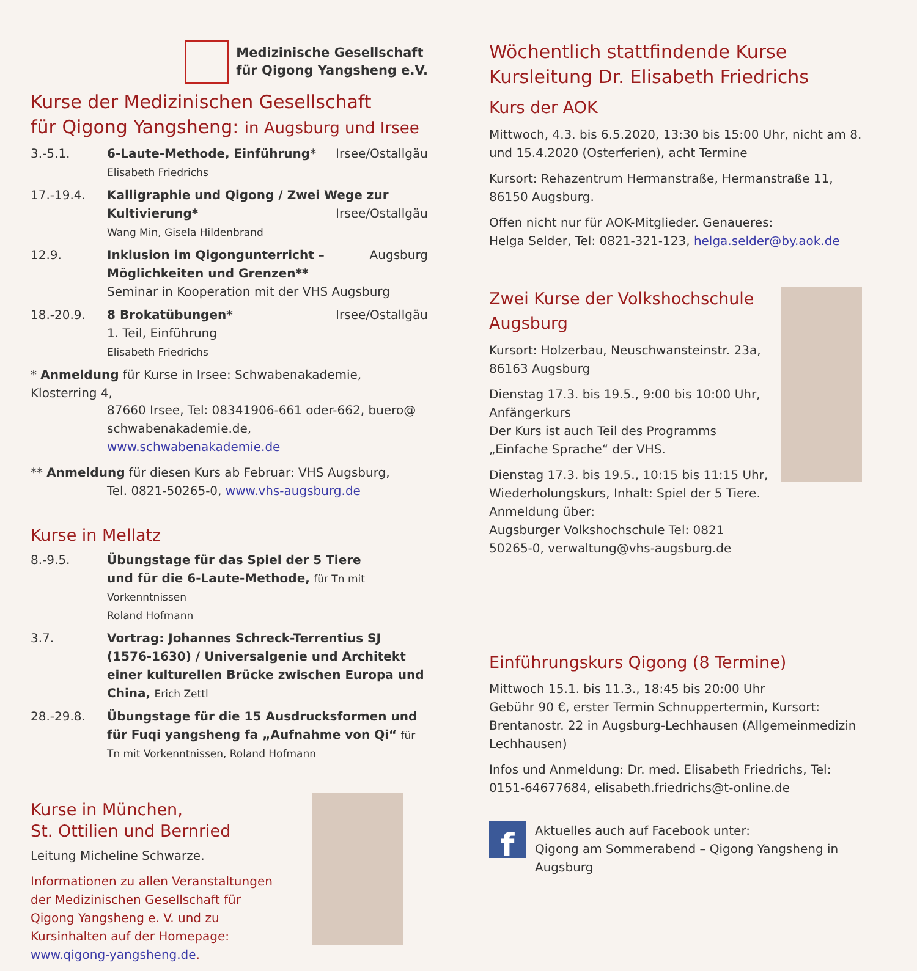Medizinische Gesellschaft
für Qigong Yangsheng e.V.
Kurse der Medizinischen Gesellschaft
für Qigong Yangsheng: in Augsburg und Irsee
3.-5.1. Irsee/Ostallgäu 6-Laute-Methode, Einführung*
Elisabeth Friedrichs
17.-19.4. Kalligraphie und Qigong / Zwei Wege zur
Irsee/Ostallgäu Kultivierung*
Wang Min, Gisela Hildenbrand
12.9. Augsburg Inklusion im Qigongunterricht –
Möglichkeiten und Grenzen**
Seminar in Kooperation mit der VHS Augsburg
18.-20.9. Irsee/Ostallgäu 8 Brokatübungen*
1. Teil, Einführung
Elisabeth Friedrichs
* Anmeldung für Kurse in Irsee: Schwabenakademie, Klosterring 4,
87660 Irsee, Tel: 08341906-661 oder-662, buero@ schwabenakademie.de, www.schwabenakademie.de
** Anmeldung für diesen Kurs ab Februar: VHS Augsburg,
Tel. 0821-50265-0, www.vhs-augsburg.de
Kurse in Mellatz
8.-9.5. Übungstage für das Spiel der 5 Tiere
und für die 6-Laute-Methode, für Tn mit Vorkenntnissen
Roland Hofmann
3.7. Vortrag: Johannes Schreck-Terrentius SJ (1576-1630) / Universalgenie und Architekt einer kulturellen Brücke zwischen Europa und China, Erich Zettl
28.-29.8. Übungstage für die 15 Ausdrucksformen und für Fuqi yangsheng fa „Aufnahme von Qi“ für Tn mit Vorkenntnissen, Roland Hofmann
Kurse in München,
St. Ottilien und Bernried
Leitung Micheline Schwarze.
Informationen zu allen Veranstaltungen der Medizinischen Gesellschaft für Qigong Yangsheng e. V. und zu Kursinhalten auf der Homepage: www.qigong-yangsheng.de.
Wöchentlich stattfindende Kurse
Kursleitung Dr. Elisabeth Friedrichs
Kurs der AOK
Mittwoch, 4.3. bis 6.5.2020, 13:30 bis 15:00 Uhr, nicht am 8. und 15.4.2020 (Osterferien), acht Termine
Kursort: Rehazentrum Hermanstraße, Hermanstraße 11, 86150 Augsburg.
Offen nicht nur für AOK-Mitglieder. Genaueres:
Helga Selder, Tel: 0821-321-123, helga.selder@by.aok.de
Zwei Kurse der Volkshochschule Augsburg
Kursort: Holzerbau, Neuschwansteinstr. 23a, 86163 Augsburg
Dienstag 17.3. bis 19.5., 9:00 bis 10:00 Uhr, Anfängerkurs
Der Kurs ist auch Teil des Programms „Einfache Sprache“ der VHS.
Dienstag 17.3. bis 19.5., 10:15 bis 11:15 Uhr, Wiederholungskurs, Inhalt: Spiel der 5 Tiere.
Anmeldung über:
Augsburger Volkshochschule Tel: 0821 50265-0, verwaltung@vhs-augsburg.de
Einführungskurs Qigong (8 Termine)
Mittwoch 15.1. bis 11.3., 18:45 bis 20:00 Uhr
Gebühr 90 €, erster Termin Schnuppertermin, Kursort: Brentanostr. 22 in Augsburg-Lechhausen (Allgemeinmedizin Lechhausen)
Infos und Anmeldung: Dr. med. Elisabeth Friedrichs, Tel: 0151-64677684, elisabeth.friedrichs@t-online.de
f
Aktuelles auch auf Facebook unter:
Qigong am Sommerabend – Qigong Yangsheng in Augsburg